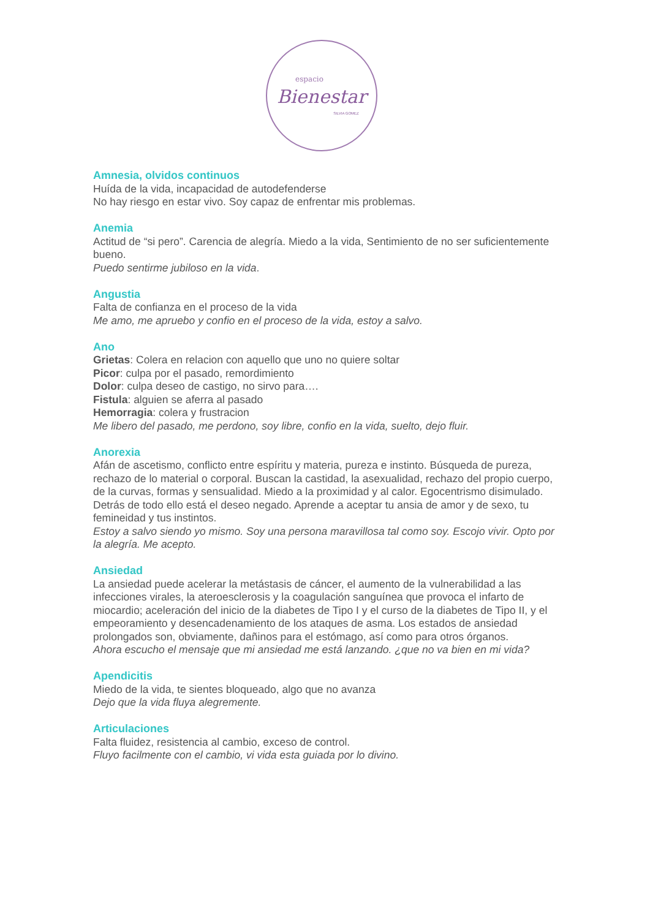espacio
Bienestar
SILVIA GOMEZ
Amnesia, olvidos continuos
Huída de la vida, incapacidad de autodefenderse
No hay riesgo en estar vivo. Soy capaz de enfrentar mis problemas.
Anemia
Actitud de “si pero”. Carencia de alegría. Miedo a la vida, Sentimiento de no ser suficientemente bueno.
Puedo sentirme jubiloso en la vida.
Angustia
Falta de confianza en el proceso de la vida
Me amo, me apruebo y confio en el proceso de la vida, estoy a salvo.
Ano
Grietas: Colera en relacion con aquello que uno no quiere soltar
Picor: culpa por el pasado, remordimiento
Dolor: culpa deseo de castigo, no sirvo para….
Fistula: alguien se aferra al pasado
Hemorragia: colera y frustracion
Me libero del pasado, me perdono, soy libre, confio en la vida, suelto, dejo fluir.
Anorexia
Afán de ascetismo, conflicto entre espíritu y materia, pureza e instinto. Búsqueda de pureza, rechazo de lo material o corporal. Buscan la castidad, la asexualidad, rechazo del propio cuerpo, de la curvas, formas y sensualidad. Miedo a la proximidad y al calor. Egocentrismo disimulado. Detrás de todo ello está el deseo negado. Aprende a aceptar tu ansia de amor y de sexo, tu femineidad y tus instintos.
Estoy a salvo siendo yo mismo. Soy una persona maravillosa tal como soy. Escojo vivir. Opto por la alegría. Me acepto.
Ansiedad
La ansiedad puede acelerar la metástasis de cáncer, el aumento de la vulnerabilidad a las infecciones virales, la ateroesclerosis y la coagulación sanguínea que provoca el infarto de miocardio; aceleración del inicio de la diabetes de Tipo I y el curso de la diabetes de Tipo II, y el empeoramiento y desencadenamiento de los ataques de asma. Los estados de ansiedad prolongados son, obviamente, dañinos para el estómago, así como para otros órganos.
Ahora escucho el mensaje que mi ansiedad me está lanzando. ¿que no va bien en mi vida?
Apendicitis
Miedo de la vida, te sientes bloqueado, algo que no avanza
Dejo que la vida fluya alegremente.
Articulaciones
Falta fluidez, resistencia al cambio, exceso de control.
Fluyo facilmente con el cambio, vi vida esta guiada por lo divino.